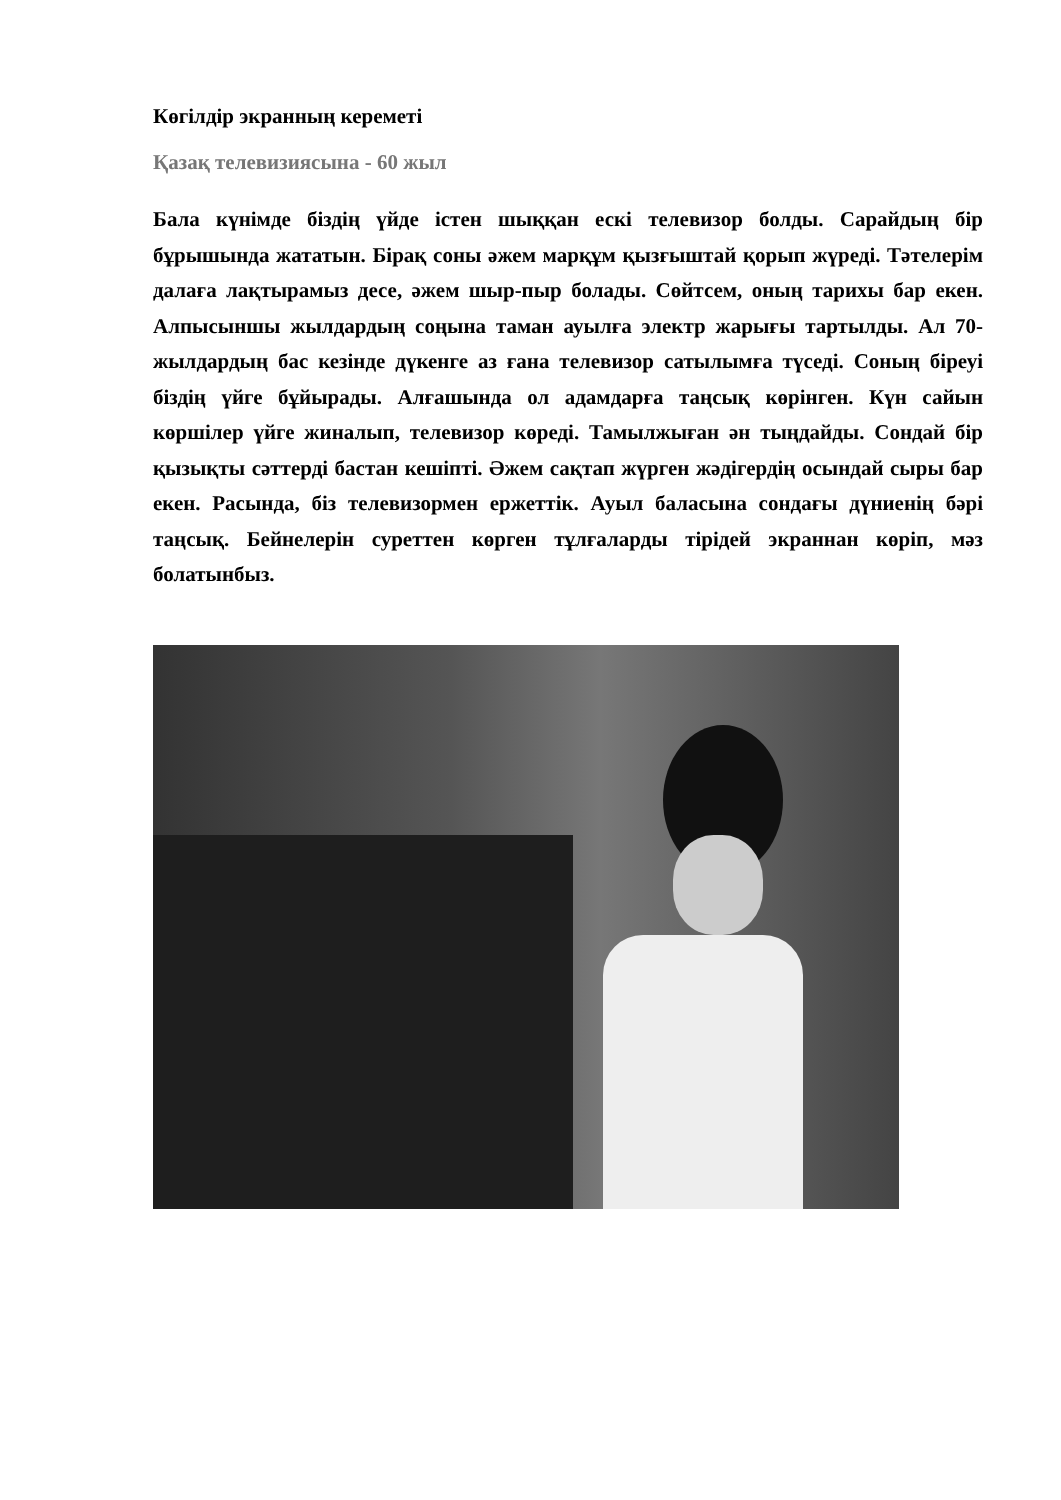Көгілдір экранның кереметі
Қазақ телевизиясына - 60 жыл
Бала күнімде біздің үйде істен шыққан ескі телевизор болды. Сарайдың бір бұрышында жататын. Бірақ соны әжем марқұм қызғыштай қорып жүреді. Тәтелерім далаға лақтырамыз десе, әжем шыр-пыр болады. Сөйтсем, оның тарихы бар екен. Алпысыншы жылдардың соңына таман ауылға электр жарығы тартылды. Ал 70-жылдардың бас кезінде дүкенге аз ғана телевизор сатылымға түседі. Соның біреуі біздің үйге бұйырады. Алғашында ол адамдарға таңсық көрінген. Күн сайын көршілер үйге жиналып, телевизор көреді. Тамылжыған ән тыңдайды. Сондай бір қызықты сәттерді бастан кешіпті. Әжем сақтап жүрген жәдігердің осындай сыры бар екен. Расында, біз телевизормен ержеттік. Ауыл баласына сондағы дүниенің бәрі таңсық. Бейнелерін суреттен көрген тұлғаларды тірідей экраннан көріп, мәз болатынбыз.